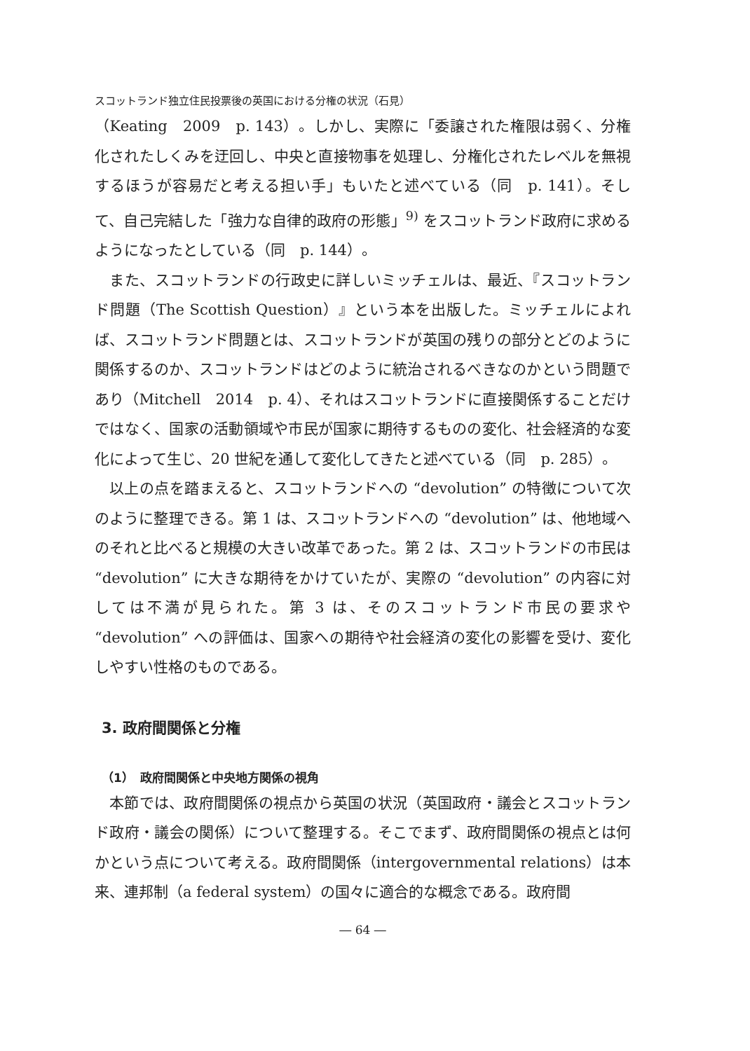スコットランド独立住民投票後の英国における分権の状況（石見）
（Keating　2009　p. 143）。しかし、実際に「委譲された権限は弱く、分権化されたしくみを迂回し、中央と直接物事を処理し、分権化されたレベルを無視するほうが容易だと考える担い手」もいたと述べている（同　p. 141）。そして、自己完結した「強力な自律的政府の形態」<sup>9)</sup> をスコットランド政府に求めるようになったとしている（同　p. 144）。
また、スコットランドの行政史に詳しいミッチェルは、最近、『スコットランド問題（The Scottish Question）』という本を出版した。ミッチェルによれば、スコットランド問題とは、スコットランドが英国の残りの部分とどのように関係するのか、スコットランドはどのように統治されるべきなのかという問題であり（Mitchell　2014　p. 4）、それはスコットランドに直接関係することだけではなく、国家の活動領域や市民が国家に期待するものの変化、社会経済的な変化によって生じ、20 世紀を通して変化してきたと述べている（同　p. 285）。
以上の点を踏まえると、スコットランドへの “devolution” の特徴について次のように整理できる。第 1 は、スコットランドへの “devolution” は、他地域へのそれと比べると規模の大きい改革であった。第 2 は、スコットランドの市民は “devolution” に大きな期待をかけていたが、実際の “devolution” の内容に対しては不満が見られた。第 3 は、そのスコットランド市民の要求や “devolution” への評価は、国家への期待や社会経済の変化の影響を受け、変化しやすい性格のものである。
3. 政府間関係と分権
（1）　政府間関係と中央地方関係の視角
本節では、政府間関係の視点から英国の状況（英国政府・議会とスコットランド政府・議会の関係）について整理する。そこでまず、政府間関係の視点とは何かという点について考える。政府間関係（intergovernmental relations）は本来、連邦制（a federal system）の国々に適合的な概念である。政府間
― 64 ―